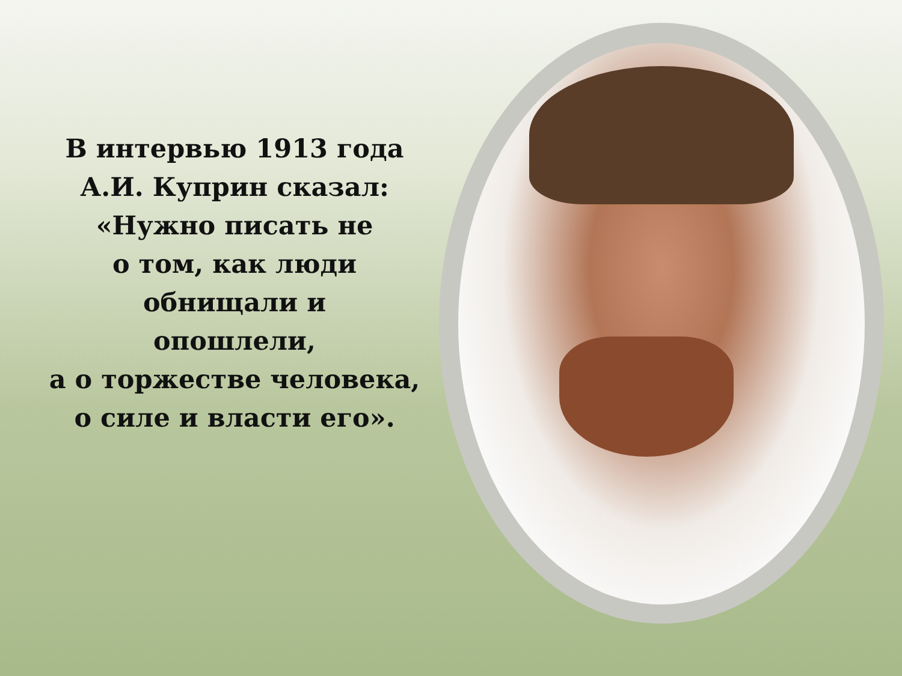В интервью 1913 года
А.И. Куприн сказал:
«Нужно писать не
о том, как люди
обнищали и
опошлели,
а о торжестве человека,
о силе и власти его».